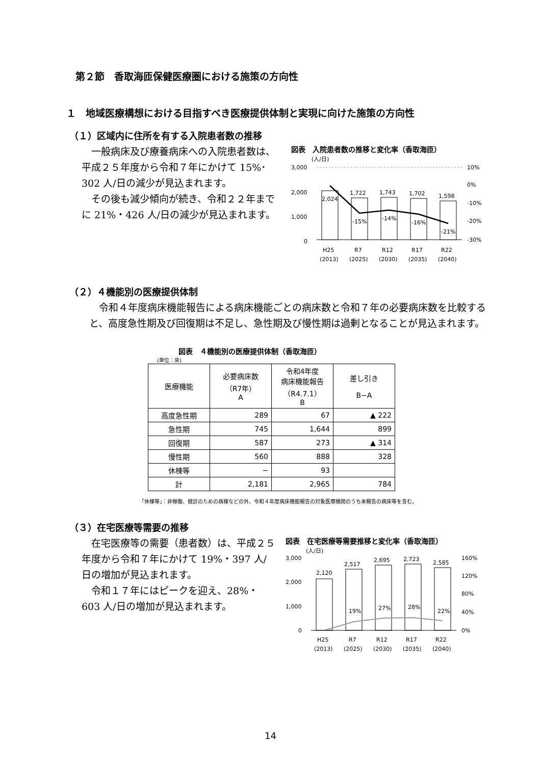第２節　香取海匝保健医療圏における施策の方向性
１　地域医療構想における目指すべき医療提供体制と実現に向けた施策の方向性
（１）区域内に住所を有する入院患者数の推移
　一般病床及び療養病床への入院患者数は、平成２５年度から令和７年にかけて 15%･302 人/日の減少が見込まれます。
　その後も減少傾向が続き、令和２２年までに 21%・426 人/日の減少が見込まれます。
図表　入院患者数の推移と変化率（香取海匝）
(人/日)
3,000
2,000
1,000
0
10%
0%
-10%
-20%
-30%
2,024
1,722
1,743
1,702
1,598
-15%
-14%
-16%
-21%
H25
R7
R12
R17
R22
(2013)
(2025)
(2030)
(2035)
(2040)
（２）４機能別の医療提供体制
　令和４年度病床機能報告による病床機能ごとの病床数と令和７年の必要病床数を比較すると、高度急性期及び回復期は不足し、急性期及び慢性期は過剰となることが見込まれます。
図表　４機能別の医療提供体制（香取海匝）
(単位：床)
| 医療機能 | 必要病床数 （R7年） A | 令和4年度 病床機能報告 （R4.7.1） B | 差し引き B−A |
| --- | --- | --- | --- |
| 高度急性期 | 289 | 67 | ▲ 222 |
| 急性期 | 745 | 1,644 | 899 |
| 回復期 | 587 | 273 | ▲ 314 |
| 慢性期 | 560 | 888 | 328 |
| 休棟等 | − | 93 | |
| 計 | 2,181 | 2,965 | 784 |
「休棟等」：非稼働、健診のための病棟などの外、令和４年度病床機能報告の対象医療機関のうち未報告の病床等を含む。
（３）在宅医療等需要の推移
　在宅医療等の需要（患者数）は、平成２５年度から令和７年にかけて 19%・397 人/日の増加が見込まれます。
　令和１７年にはピークを迎え、28%・603 人/日の増加が見込まれます。
図表　在宅医療等需要推移と変化率（香取海匝）
(人/日)
3,000
2,000
1,000
0
160%
120%
80%
40%
0%
2,120
2,517
2,695
2,723
2,585
19%
27%
28%
22%
H25
R7
R12
R17
R22
(2013)
(2025)
(2030)
(2035)
(2040)
14